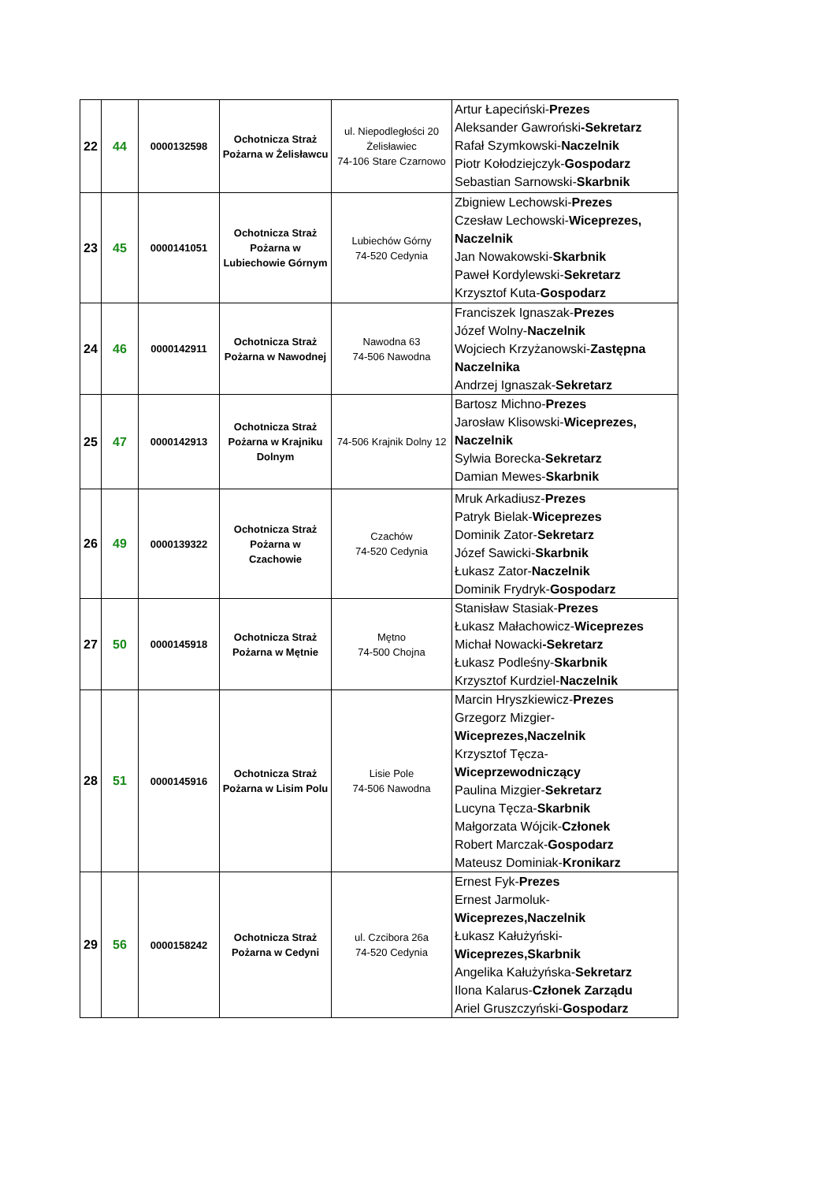| 22 | 44 | 0000132598 | Ochotnicza Straż Pożarna w Żelisławcu | ul. Niepodległości 20 Żelisławiec 74-106 Stare Czarnowo | Artur Łapeciński- Prezes Aleksander Gawroński -Sekretarz Rafał Szymkowski- Naczelnik Piotr Kołodziejczyk- Gospodarz Sebastian Sarnowski- Skarbnik |
| 23 | 45 | 0000141051 | Ochotnicza Straż Pożarna w Lubiechowie Górnym | Lubiechów Górny 74-520 Cedynia | Zbigniew Lechowski- Prezes Czesław Lechowski- Wiceprezes, Naczelnik Jan Nowakowski- Skarbnik Paweł Kordylewski- Sekretarz Krzysztof Kuta- Gospodarz |
| 24 | 46 | 0000142911 | Ochotnicza Straż Pożarna w Nawodnej | Nawodna 63 74-506 Nawodna | Franciszek Ignaszak- Prezes Józef Wolny- Naczelnik Wojciech Krzyżanowski- Zastępna Naczelnika Andrzej Ignaszak- Sekretarz |
| 25 | 47 | 0000142913 | Ochotnicza Straż Pożarna w Krajniku Dolnym | 74-506 Krajnik Dolny 12 | Bartosz Michno- Prezes Jarosław Klisowski- Wiceprezes, Naczelnik Sylwia Borecka- Sekretarz Damian Mewes- Skarbnik |
| 26 | 49 | 0000139322 | Ochotnicza Straż Pożarna w Czachowie | Czachów 74-520 Cedynia | Mruk Arkadiusz- Prezes Patryk Bielak- Wiceprezes Dominik Zator- Sekretarz Józef Sawicki- Skarbnik Łukasz Zator- Naczelnik Dominik Frydryk- Gospodarz |
| 27 | 50 | 0000145918 | Ochotnicza Straż Pożarna w Mętnie | Mętno 74-500 Chojna | Stanisław Stasiak- Prezes Łukasz Małachowicz- Wiceprezes Michał Nowacki -Sekretarz Łukasz Podleśny- Skarbnik Krzysztof Kurdziel- Naczelnik |
| 28 | 51 | 0000145916 | Ochotnicza Straż Pożarna w Lisim Polu | Lisie Pole 74-506 Nawodna | Marcin Hryszkiewicz- Prezes Grzegorz Mizgier- Wiceprezes,Naczelnik Krzysztof Tęcza- Wiceprzewodniczący Paulina Mizgier- Sekretarz Lucyna Tęcza- Skarbnik Małgorzata Wójcik- Członek Robert Marczak- Gospodarz Mateusz Dominiak- Kronikarz |
| 29 | 56 | 0000158242 | Ochotnicza Straż Pożarna w Cedyni | ul. Czcibora 26a 74-520 Cedynia | Ernest Fyk- Prezes Ernest Jarmoluk- Wiceprezes,Naczelnik Łukasz Kałużyński- Wiceprezes,Skarbnik Angelika Kałużyńska- Sekretarz Ilona Kalarus- Członek Zarządu Ariel Gruszczyński- Gospodarz |